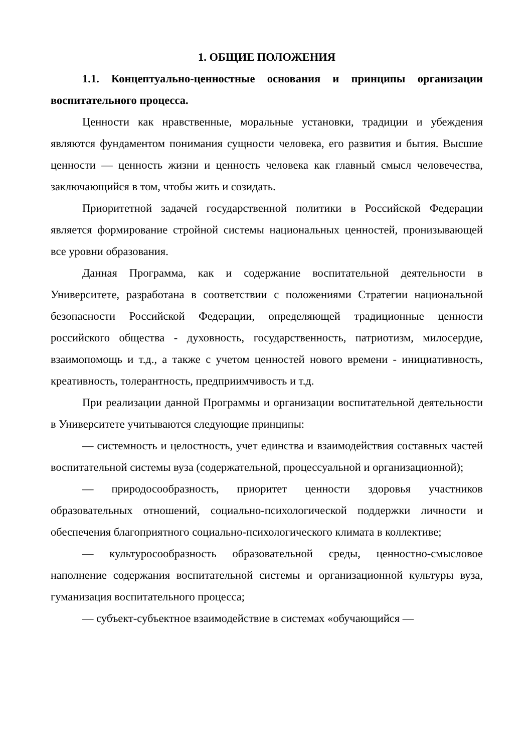1. ОБЩИЕ ПОЛОЖЕНИЯ
1.1. Концептуально-ценностные основания и принципы организации воспитательного процесса.
Ценности как нравственные, моральные установки, традиции и убеждения являются фундаментом понимания сущности человека, его развития и бытия. Высшие ценности — ценность жизни и ценность человека как главный смысл человечества, заключающийся в том, чтобы жить и созидать.
Приоритетной задачей государственной политики в Российской Федерации является формирование стройной системы национальных ценностей, пронизывающей все уровни образования.
Данная Программа, как и содержание воспитательной деятельности в Университете, разработана в соответствии с положениями Стратегии национальной безопасности Российской Федерации, определяющей традиционные ценности российского общества - духовность, государственность, патриотизм, милосердие, взаимопомощь и т.д., а также с учетом ценностей нового времени - инициативность, креативность, толерантность, предприимчивость и т.д.
При реализации данной Программы и организации воспитательной деятельности в Университете учитываются следующие принципы:
— системность и целостность, учет единства и взаимодействия составных частей воспитательной системы вуза (содержательной, процессуальной и организационной);
— природосообразность, приоритет ценности здоровья участников образовательных отношений, социально-психологической поддержки личности и обеспечения благоприятного социально-психологического климата в коллективе;
— культуросообразность образовательной среды, ценностно-смысловое наполнение содержания воспитательной системы и организационной культуры вуза, гуманизация воспитательного процесса;
— субъект-субъектное взаимодействие в системах «обучающийся —